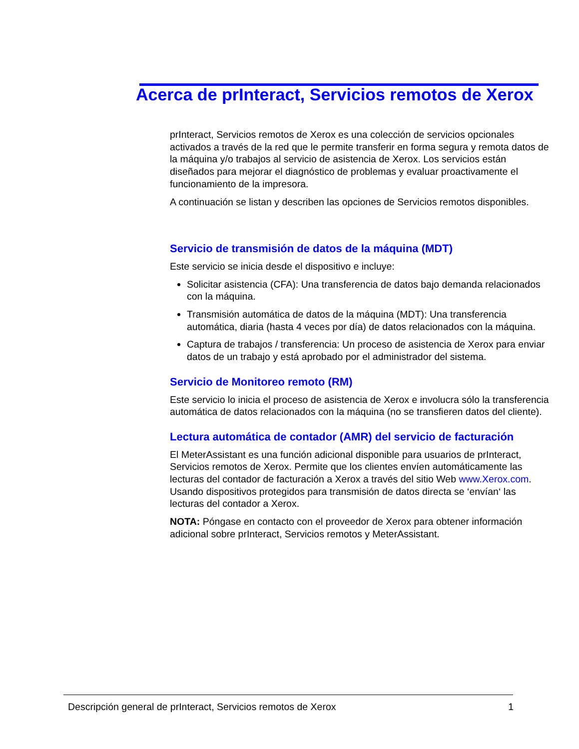Acerca de prInteract, Servicios remotos de Xerox
prInteract, Servicios remotos de Xerox es una colección de servicios opcionales activados a través de la red que le permite transferir en forma segura y remota datos de la máquina y/o trabajos al servicio de asistencia de Xerox. Los servicios están diseñados para mejorar el diagnóstico de problemas y evaluar proactivamente el funcionamiento de la impresora.
A continuación se listan y describen las opciones de Servicios remotos disponibles.
Servicio de transmisión de datos de la máquina (MDT)
Este servicio se inicia desde el dispositivo e incluye:
Solicitar asistencia (CFA): Una transferencia de datos bajo demanda relacionados con la máquina.
Transmisión automática de datos de la máquina (MDT): Una transferencia automática, diaria (hasta 4 veces por día) de datos relacionados con la máquina.
Captura de trabajos / transferencia: Un proceso de asistencia de Xerox para enviar datos de un trabajo y está aprobado por el administrador del sistema.
Servicio de Monitoreo remoto (RM)
Este servicio lo inicia el proceso de asistencia de Xerox e involucra sólo la transferencia automática de datos relacionados con la máquina (no se transfieren datos del cliente).
Lectura automática de contador (AMR) del servicio de facturación
El MeterAssistant es una función adicional disponible para usuarios de prInteract, Servicios remotos de Xerox. Permite que los clientes envíen automáticamente las lecturas del contador de facturación a Xerox a través del sitio Web www.Xerox.com. Usando dispositivos protegidos para transmisión de datos directa se ‘envían‘ las lecturas del contador a Xerox.
NOTA: Póngase en contacto con el proveedor de Xerox para obtener información adicional sobre prInteract, Servicios remotos y MeterAssistant.
Descripción general de prInteract, Servicios remotos de Xerox 1